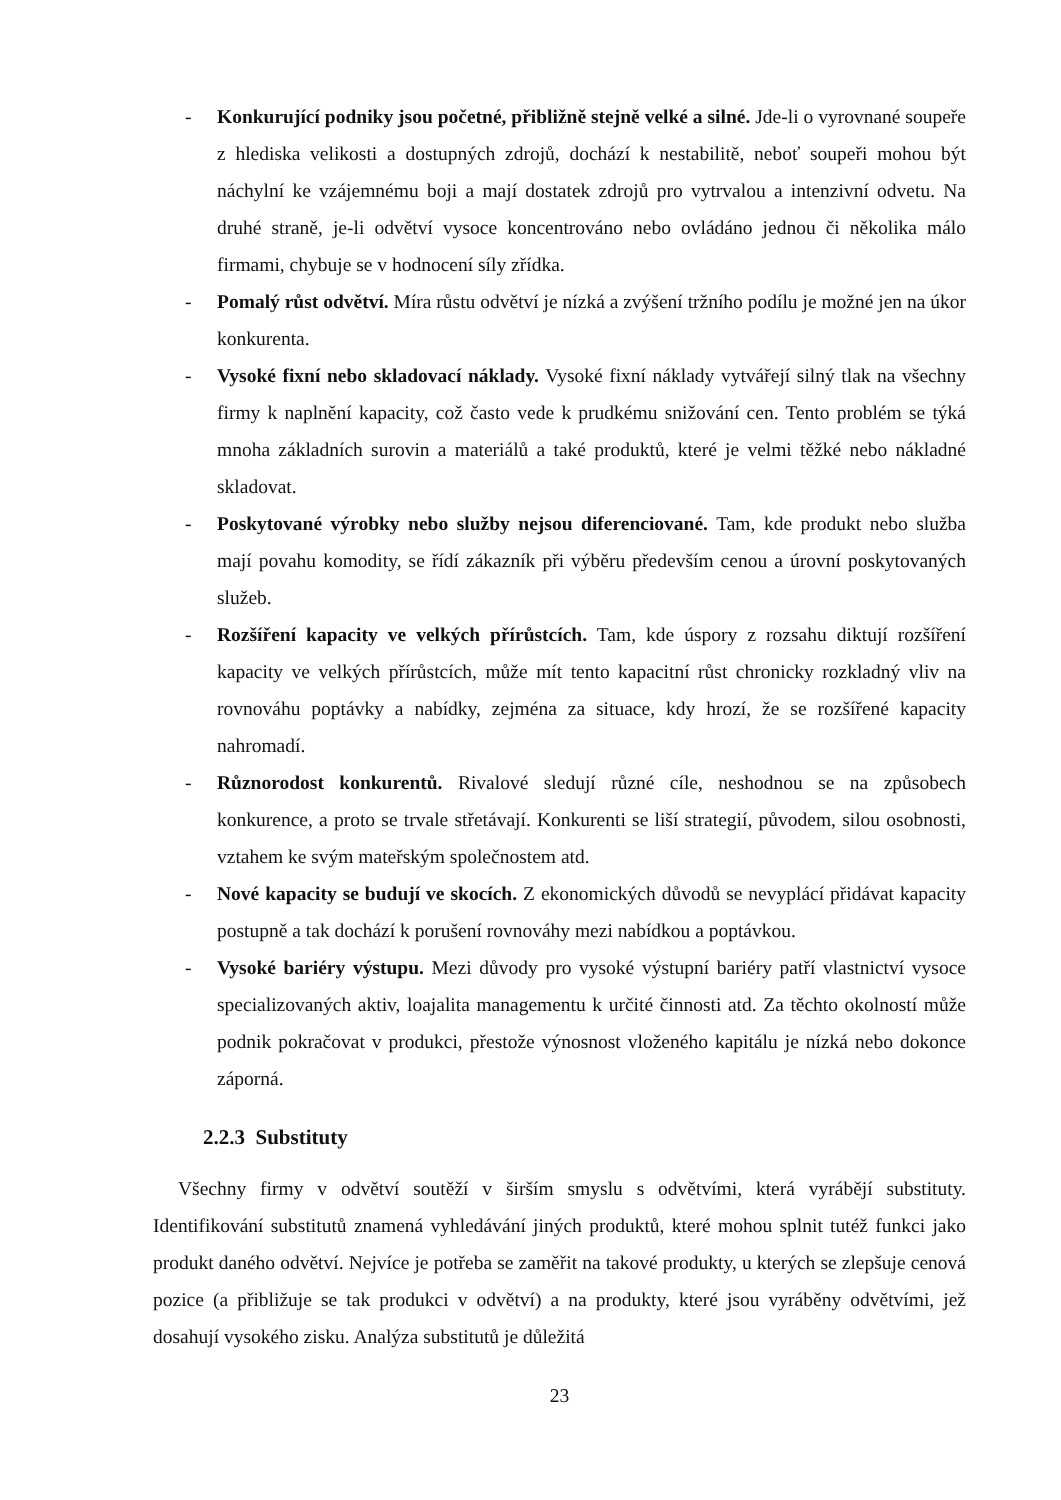- Konkurující podniky jsou početné, přibližně stejně velké a silné. Jde-li o vyrovnané soupeře z hlediska velikosti a dostupných zdrojů, dochází k nestabilitě, neboť soupeři mohou být náchylní ke vzájemnému boji a mají dostatek zdrojů pro vytrvalou a intenzivní odvetu. Na druhé straně, je-li odvětví vysoce koncentrováno nebo ovládáno jednou či několika málo firmami, chybuje se v hodnocení síly zřídka.
- Pomalý růst odvětví. Míra růstu odvětví je nízká a zvýšení tržního podílu je možné jen na úkor konkurenta.
- Vysoké fixní nebo skladovací náklady. Vysoké fixní náklady vytvářejí silný tlak na všechny firmy k naplnění kapacity, což často vede k prudkému snižování cen. Tento problém se týká mnoha základních surovin a materiálů a také produktů, které je velmi těžké nebo nákladné skladovat.
- Poskytované výrobky nebo služby nejsou diferenciované. Tam, kde produkt nebo služba mají povahu komodity, se řídí zákazník při výběru především cenou a úrovní poskytovaných služeb.
- Rozšíření kapacity ve velkých přírůstcích. Tam, kde úspory z rozsahu diktují rozšíření kapacity ve velkých přírůstcích, může mít tento kapacitní růst chronicky rozkladný vliv na rovnováhu poptávky a nabídky, zejména za situace, kdy hrozí, že se rozšířené kapacity nahromadí.
- Různorodost konkurentů. Rivalové sledují různé cíle, neshodnou se na způsobech konkurence, a proto se trvale střetávají. Konkurenti se liší strategií, původem, silou osobnosti, vztahem ke svým mateřským společnostem atd.
- Nové kapacity se budují ve skocích. Z ekonomických důvodů se nevyplácí přidávat kapacity postupně a tak dochází k porušení rovnováhy mezi nabídkou a poptávkou.
- Vysoké bariéry výstupu. Mezi důvody pro vysoké výstupní bariéry patří vlastnictví vysoce specializovaných aktiv, loajalita managementu k určité činnosti atd. Za těchto okolností může podnik pokračovat v produkci, přestože výnosnost vloženého kapitálu je nízká nebo dokonce záporná.
2.2.3 Substituty
Všechny firmy v odvětví soutěží v širším smyslu s odvětvími, která vyrábějí substituty. Identifikování substitutů znamená vyhledávání jiných produktů, které mohou splnit tutéž funkci jako produkt daného odvětví. Nejvíce je potřeba se zaměřit na takové produkty, u kterých se zlepšuje cenová pozice (a přibližuje se tak produkci v odvětví) a na produkty, které jsou vyráběny odvětvími, jež dosahují vysokého zisku. Analýza substitutů je důležitá
23